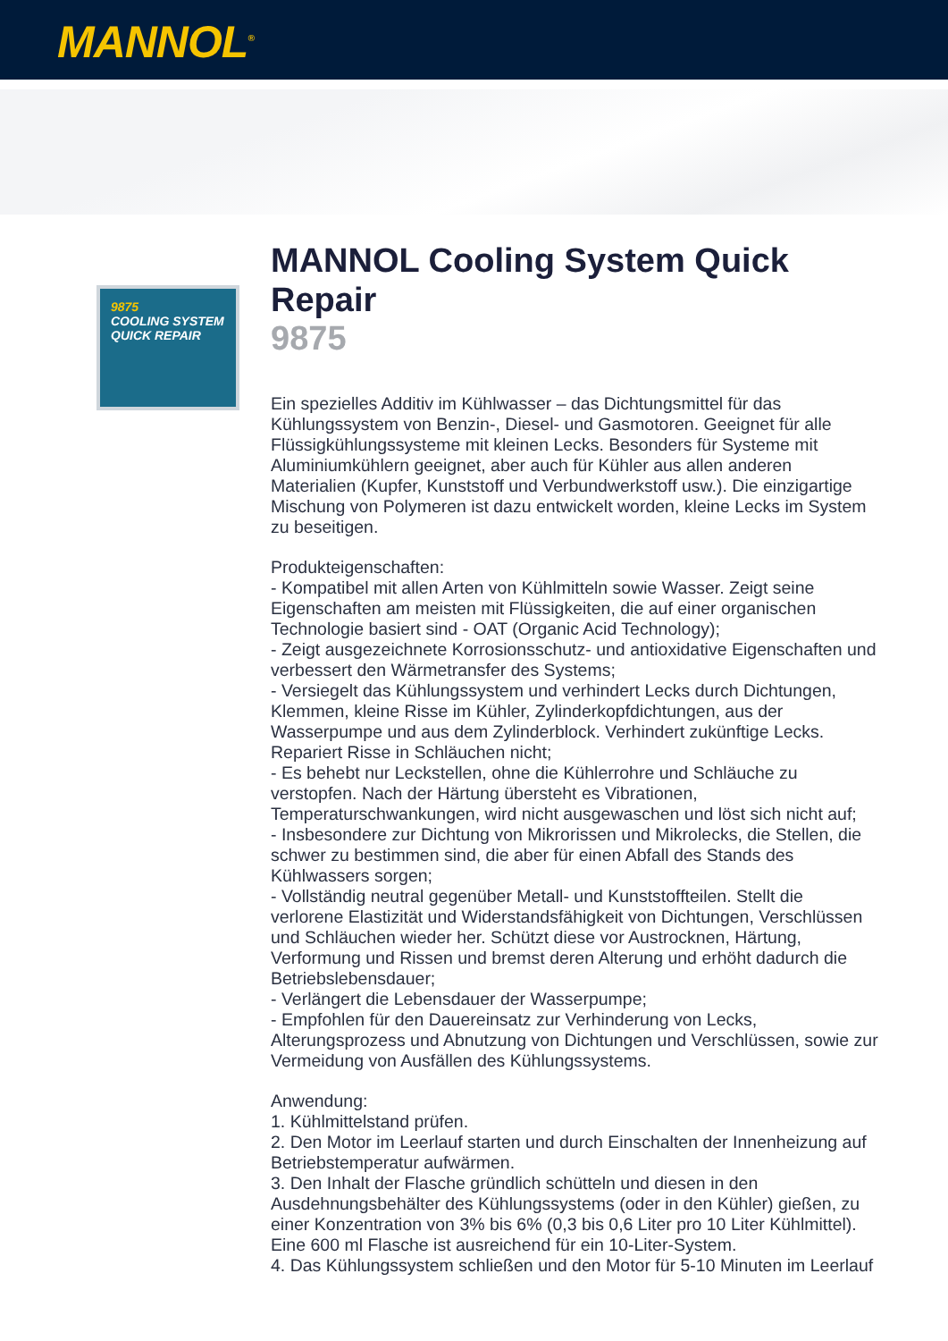MANNOL<sup>®</sup>
9875
COOLING SYSTEM
QUICK REPAIR
MANNOL Cooling System Quick Repair
9875
Ein spezielles Additiv im Kühlwasser – das Dichtungsmittel für das Kühlungssystem von Benzin-, Diesel- und Gasmotoren. Geeignet für alle Flüssigkühlungssysteme mit kleinen Lecks. Besonders für Systeme mit Aluminiumkühlern geeignet, aber auch für Kühler aus allen anderen Materialien (Kupfer, Kunststoff und Verbundwerkstoff usw.). Die einzigartige Mischung von Polymeren ist dazu entwickelt worden, kleine Lecks im System zu beseitigen.
Produkteigenschaften:
- Kompatibel mit allen Arten von Kühlmitteln sowie Wasser. Zeigt seine Eigenschaften am meisten mit Flüssigkeiten, die auf einer organischen Technologie basiert sind - OAT (Organic Acid Technology);
- Zeigt ausgezeichnete Korrosionsschutz- und antioxidative Eigenschaften und verbessert den Wärmetransfer des Systems;
- Versiegelt das Kühlungssystem und verhindert Lecks durch Dichtungen, Klemmen, kleine Risse im Kühler, Zylinderkopfdichtungen, aus der Wasserpumpe und aus dem Zylinderblock. Verhindert zukünftige Lecks. Repariert Risse in Schläuchen nicht;
- Es behebt nur Leckstellen, ohne die Kühlerrohre und Schläuche zu verstopfen. Nach der Härtung übersteht es Vibrationen, Temperaturschwankungen, wird nicht ausgewaschen und löst sich nicht auf;
- Insbesondere zur Dichtung von Mikrorissen und Mikrolecks, die Stellen, die schwer zu bestimmen sind, die aber für einen Abfall des Stands des Kühlwassers sorgen;
- Vollständig neutral gegenüber Metall- und Kunststoffteilen. Stellt die verlorene Elastizität und Widerstandsfähigkeit von Dichtungen, Verschlüssen und Schläuchen wieder her. Schützt diese vor Austrocknen, Härtung, Verformung und Rissen und bremst deren Alterung und erhöht dadurch die Betriebslebensdauer;
- Verlängert die Lebensdauer der Wasserpumpe;
- Empfohlen für den Dauereinsatz zur Verhinderung von Lecks, Alterungsprozess und Abnutzung von Dichtungen und Verschlüssen, sowie zur Vermeidung von Ausfällen des Kühlungssystems.
Anwendung:
1. Kühlmittelstand prüfen.
2. Den Motor im Leerlauf starten und durch Einschalten der Innenheizung auf Betriebstemperatur aufwärmen.
3. Den Inhalt der Flasche gründlich schütteln und diesen in den Ausdehnungsbehälter des Kühlungssystems (oder in den Kühler) gießen, zu einer Konzentration von 3% bis 6% (0,3 bis 0,6 Liter pro 10 Liter Kühlmittel). Eine 600 ml Flasche ist ausreichend für ein 10-Liter-System.
4. Das Kühlungssystem schließen und den Motor für 5-10 Minuten im Leerlauf